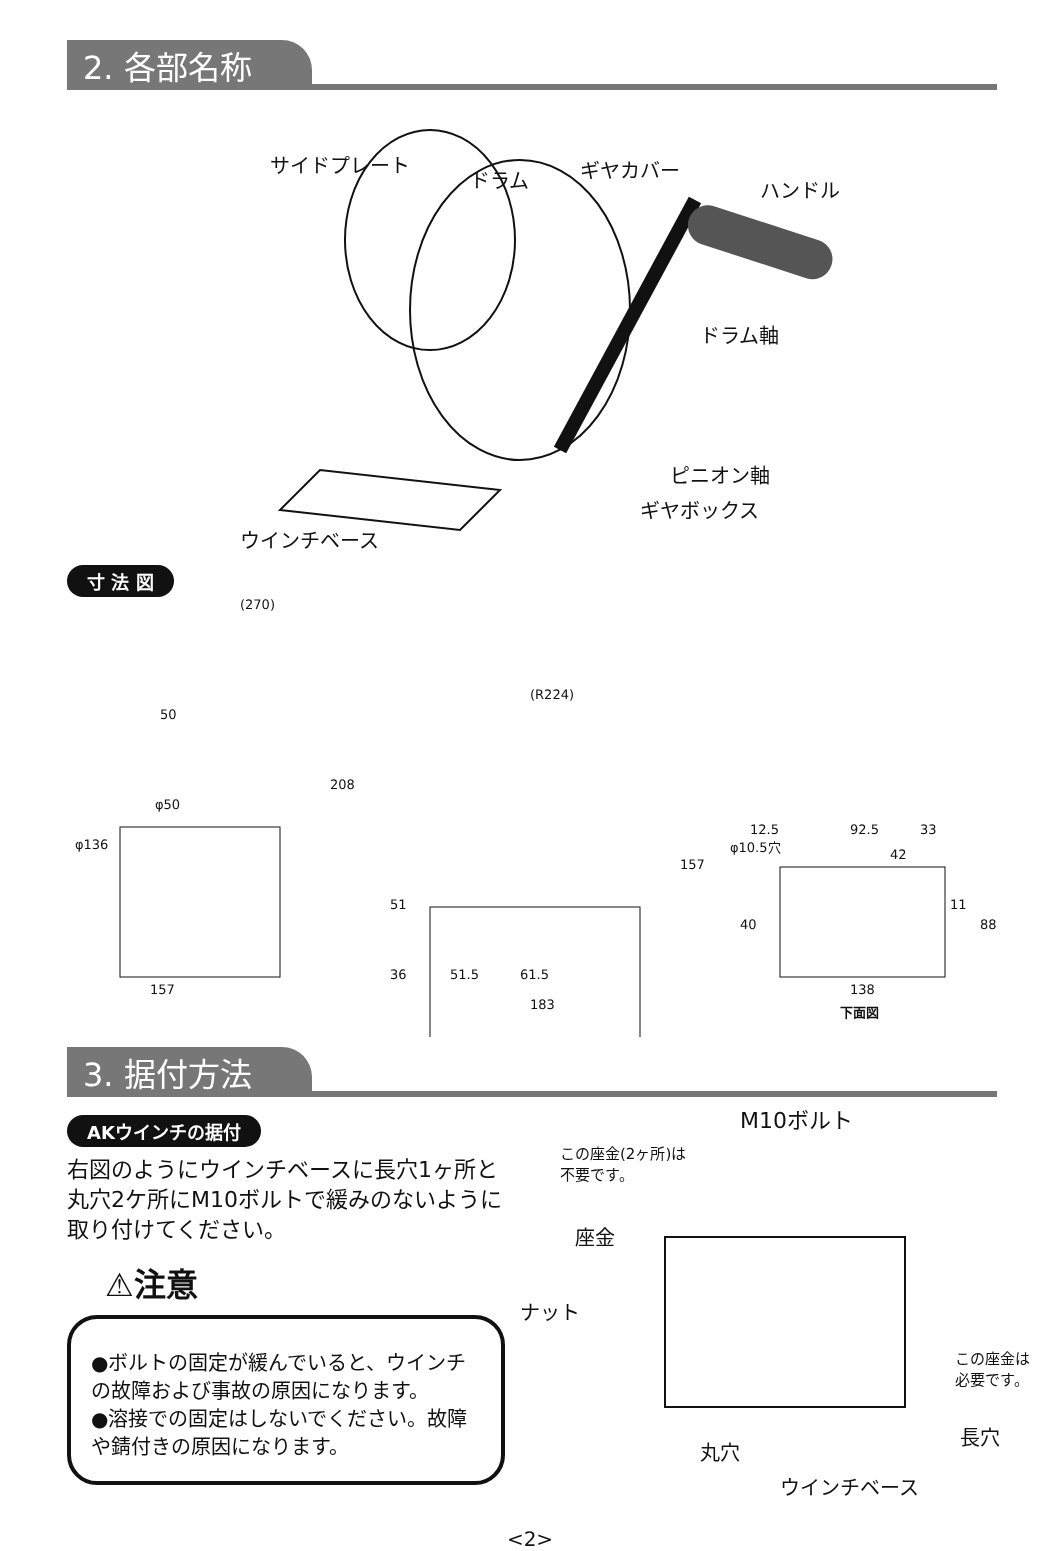2. 各部名称
サイドプレート
ドラム ギヤカバー
ハンドル
ドラム軸
ピニオン軸
ギヤボックス
ウインチベース
寸 法 図
(270)
50
φ50
φ136
208
157
(R224)
51
36
157
51.5 61.5
183
φ10.5穴
12.5 92.5 33
42
11
40 88
138
下面図
3. 据付方法
AKウインチの据付
右図のようにウインチベースに長穴1ヶ所と丸穴2ケ所にM10ボルトで緩みのないように取り付けてください。
⚠注意
●ボルトの固定が緩んでいると、ウインチの故障および事故の原因になります。
●溶接での固定はしないでください。故障や錆付きの原因になります。
M10ボルト
この座金(2ヶ所)は
不要です。
座金
ナット
この座金は
必要です。
長穴
丸穴
ウインチベース
<2>